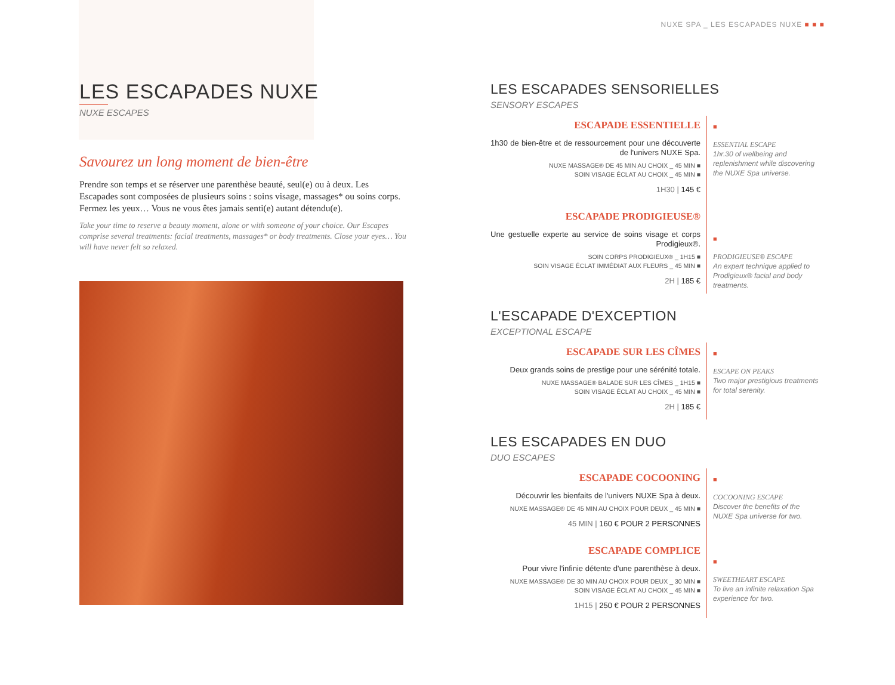NUXE SPA _ LES ESCAPADES NUXE ■ ■ ■
LES ESCAPADES NUXE
NUXE ESCAPES
Savourez un long moment de bien-être
Prendre son temps et se réserver une parenthèse beauté, seul(e) ou à deux. Les Escapades sont composées de plusieurs soins : soins visage, massages* ou soins corps. Fermez les yeux… Vous ne vous êtes jamais senti(e) autant détendu(e).
Take your time to reserve a beauty moment, alone or with someone of your choice. Our Escapes comprise several treatments: facial treatments, massages* or body treatments. Close your eyes… You will have never felt so relaxed.
LES ESCAPADES SENSORIELLES
SENSORY ESCAPES
ESCAPADE ESSENTIELLE
1h30 de bien-être et de ressourcement pour une découverte de l'univers NUXE Spa.
NUXE MASSAGE® DE 45 MIN AU CHOIX _ 45 MIN ■
SOIN VISAGE ÉCLAT AU CHOIX _ 45 MIN ■
1H30 | 145 €
ESCAPADE PRODIGIEUSE®
Une gestuelle experte au service de soins visage et corps Prodigieux®.
SOIN CORPS PRODIGIEUX® _ 1H15 ■
SOIN VISAGE ÉCLAT IMMÉDIAT AUX FLEURS _ 45 MIN ■
2H | 185 €
■
ESSENTIAL ESCAPE
1hr.30 of wellbeing and replenishment while discovering the NUXE Spa universe.
■
PRODIGIEUSE® ESCAPE
An expert technique applied to Prodigieux® facial and body treatments.
L'ESCAPADE D'EXCEPTION
EXCEPTIONAL ESCAPE
ESCAPADE SUR LES CÎMES
Deux grands soins de prestige pour une sérénité totale.
NUXE MASSAGE® BALADE SUR LES CÎMES _ 1H15 ■
SOIN VISAGE ÉCLAT AU CHOIX _ 45 MIN ■
2H | 185 €
■
ESCAPE ON PEAKS
Two major prestigious treatments for total serenity.
LES ESCAPADES EN DUO
DUO ESCAPES
ESCAPADE COCOONING
Découvrir les bienfaits de l'univers NUXE Spa à deux.
NUXE MASSAGE® DE 45 MIN AU CHOIX POUR DEUX _ 45 MIN ■
45 MIN | 160 € POUR 2 PERSONNES
ESCAPADE COMPLICE
Pour vivre l'infinie détente d'une parenthèse à deux.
NUXE MASSAGE® DE 30 MIN AU CHOIX POUR DEUX _ 30 MIN ■
SOIN VISAGE ÉCLAT AU CHOIX _ 45 MIN ■
1H15 | 250 € POUR 2 PERSONNES
■
COCOONING ESCAPE
Discover the benefits of the NUXE Spa universe for two.
■
SWEETHEART ESCAPE
To live an infinite relaxation Spa experience for two.